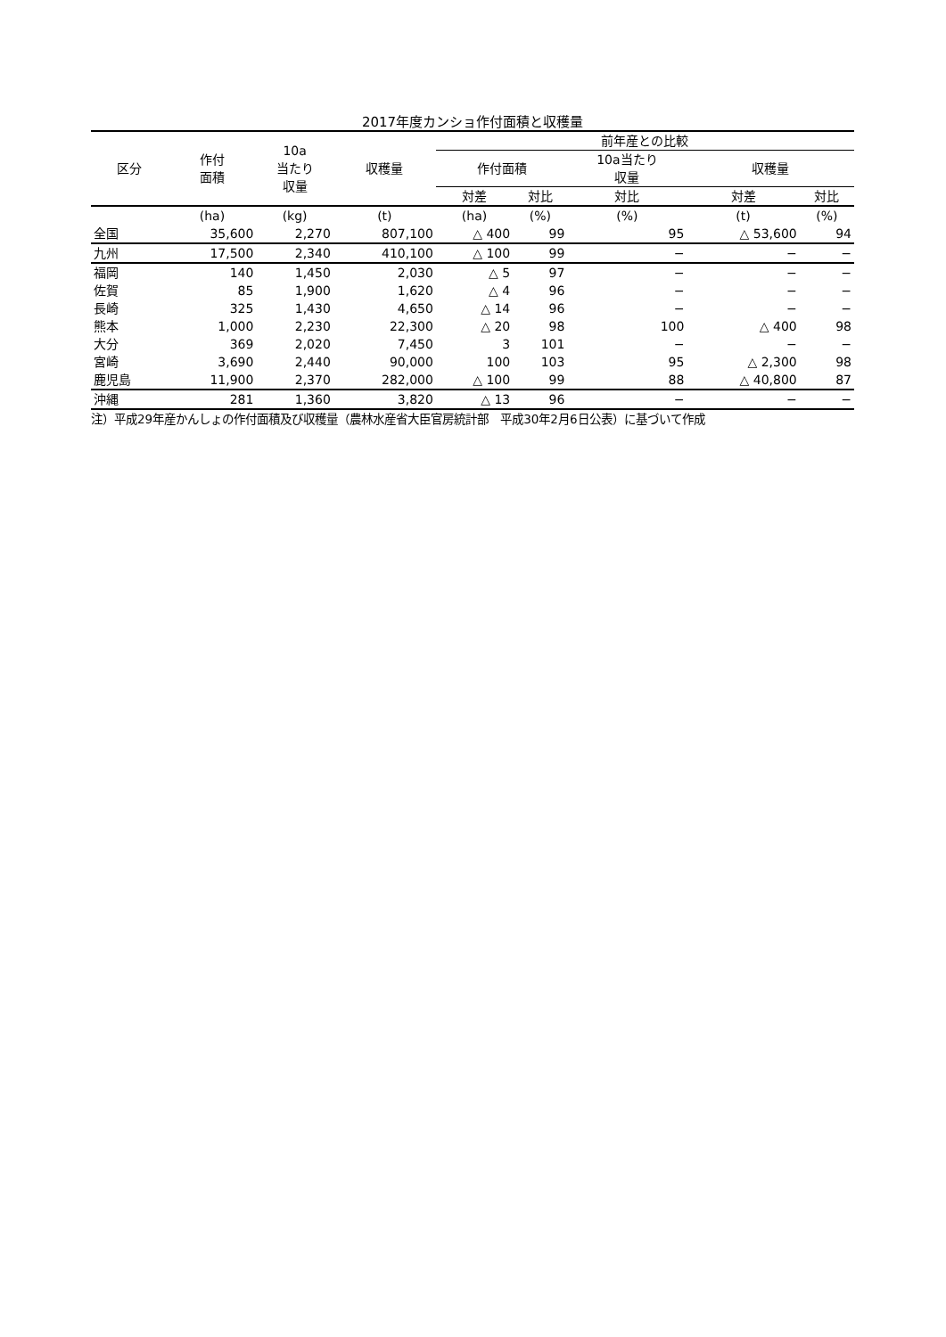2017年度カンショ作付面積と収穫量
| 区分 | 作付 面積 | 10a 当たり 収量 | 収穫量 | 前年産との比較 | | | | |
| --- | --- | --- | --- | --- | --- | --- | --- | --- |
| | | | | 作付面積 | | 10a当たり 収量 | 収穫量 | |
| | | | | 対差 | 対比 | 対比 | 対差 | 対比 |
| | (ha) | (kg) | (t) | (ha) | (%) | (%) | (t) | (%) |
| 全国 | 35,600 | 2,270 | 807,100 | △ 400 | 99 | 95 | △ 53,600 | 94 |
| 九州 | 17,500 | 2,340 | 410,100 | △ 100 | 99 | − | − | − |
| 福岡 | 140 | 1,450 | 2,030 | △ 5 | 97 | − | − | − |
| 佐賀 | 85 | 1,900 | 1,620 | △ 4 | 96 | − | − | − |
| 長崎 | 325 | 1,430 | 4,650 | △ 14 | 96 | − | − | − |
| 熊本 | 1,000 | 2,230 | 22,300 | △ 20 | 98 | 100 | △ 400 | 98 |
| 大分 | 369 | 2,020 | 7,450 | 3 | 101 | − | − | − |
| 宮崎 | 3,690 | 2,440 | 90,000 | 100 | 103 | 95 | △ 2,300 | 98 |
| 鹿児島 | 11,900 | 2,370 | 282,000 | △ 100 | 99 | 88 | △ 40,800 | 87 |
| 沖縄 | 281 | 1,360 | 3,820 | △ 13 | 96 | − | − | − |
注）平成29年産かんしょの作付面積及び収穫量（農林水産省大臣官房統計部　平成30年2月6日公表）に基づいて作成